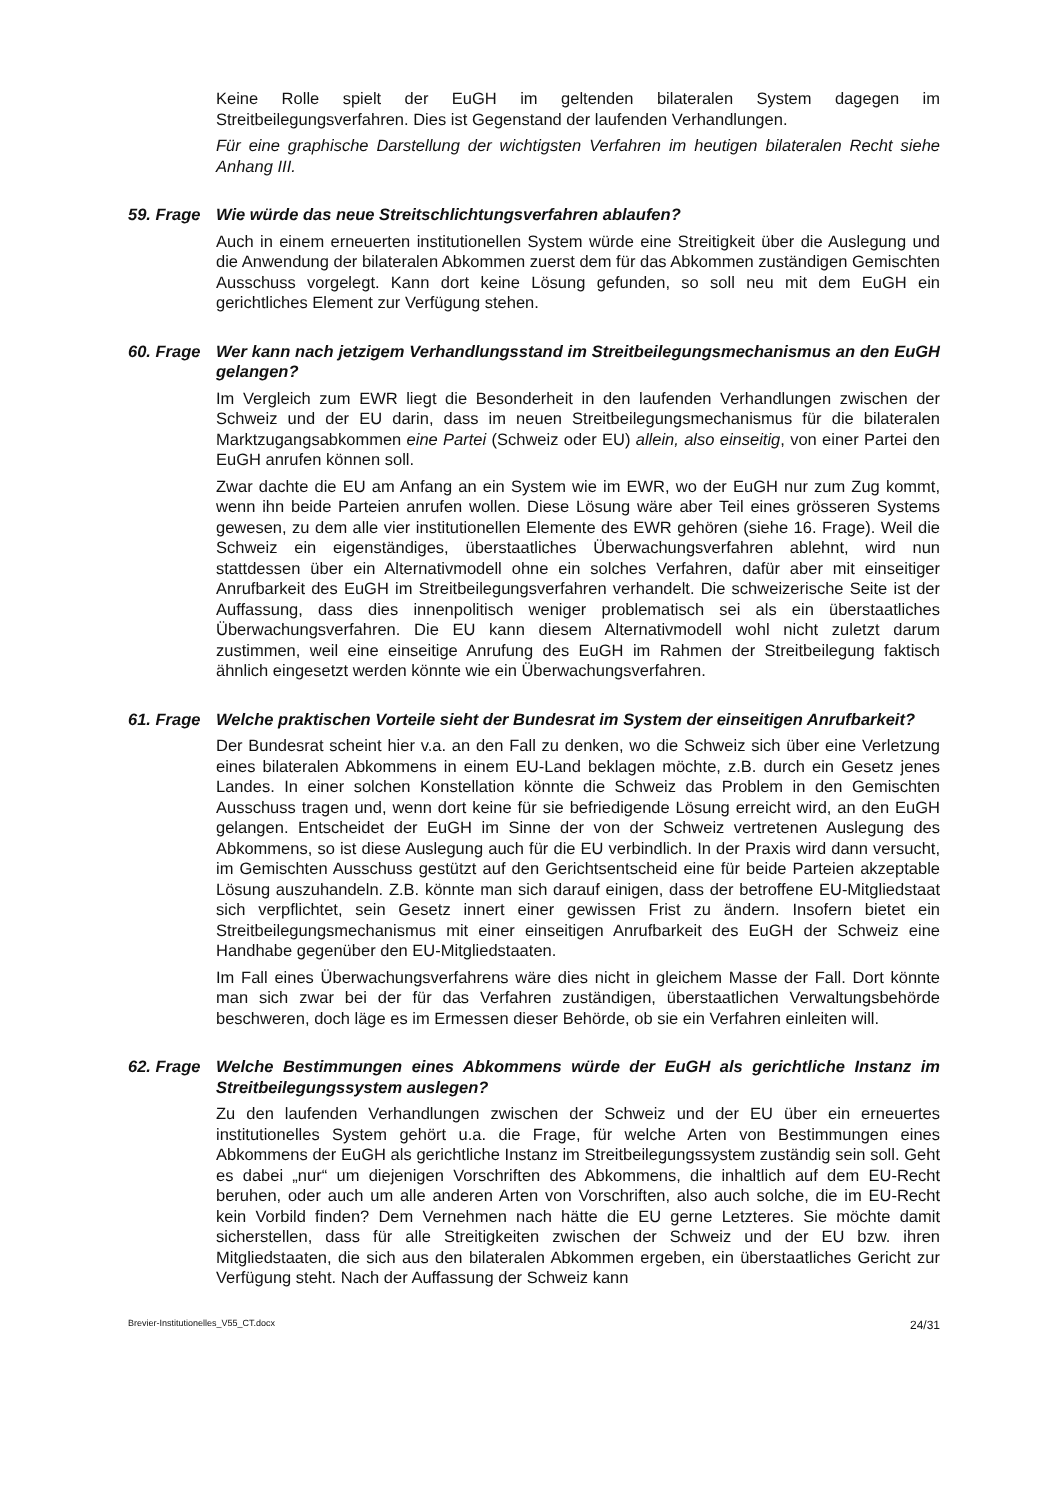Keine Rolle spielt der EuGH im geltenden bilateralen System dagegen im Streitbeilegungsverfahren. Dies ist Gegenstand der laufenden Verhandlungen.
Für eine graphische Darstellung der wichtigsten Verfahren im heutigen bilateralen Recht siehe Anhang III.
59. Frage
Wie würde das neue Streitschlichtungsverfahren ablaufen?
Auch in einem erneuerten institutionellen System würde eine Streitigkeit über die Auslegung und die Anwendung der bilateralen Abkommen zuerst dem für das Abkommen zuständigen Gemischten Ausschuss vorgelegt. Kann dort keine Lösung gefunden, so soll neu mit dem EuGH ein gerichtliches Element zur Verfügung stehen.
60. Frage
Wer kann nach jetzigem Verhandlungsstand im Streitbeilegungsmechanismus an den EuGH gelangen?
Im Vergleich zum EWR liegt die Besonderheit in den laufenden Verhandlungen zwischen der Schweiz und der EU darin, dass im neuen Streitbeilegungsmechanismus für die bilateralen Marktzugangsabkommen eine Partei (Schweiz oder EU) allein, also einseitig, von einer Partei den EuGH anrufen können soll.
Zwar dachte die EU am Anfang an ein System wie im EWR, wo der EuGH nur zum Zug kommt, wenn ihn beide Parteien anrufen wollen. Diese Lösung wäre aber Teil eines grösseren Systems gewesen, zu dem alle vier institutionellen Elemente des EWR gehören (siehe 16. Frage). Weil die Schweiz ein eigenständiges, überstaatliches Überwachungsverfahren ablehnt, wird nun stattdessen über ein Alternativmodell ohne ein solches Verfahren, dafür aber mit einseitiger Anrufbarkeit des EuGH im Streitbeilegungsverfahren verhandelt. Die schweizerische Seite ist der Auffassung, dass dies innenpolitisch weniger problematisch sei als ein überstaatliches Überwachungsverfahren. Die EU kann diesem Alternativmodell wohl nicht zuletzt darum zustimmen, weil eine einseitige Anrufung des EuGH im Rahmen der Streitbeilegung faktisch ähnlich eingesetzt werden könnte wie ein Überwachungsverfahren.
61. Frage
Welche praktischen Vorteile sieht der Bundesrat im System der einseitigen Anrufbarkeit?
Der Bundesrat scheint hier v.a. an den Fall zu denken, wo die Schweiz sich über eine Verletzung eines bilateralen Abkommens in einem EU-Land beklagen möchte, z.B. durch ein Gesetz jenes Landes. In einer solchen Konstellation könnte die Schweiz das Problem in den Gemischten Ausschuss tragen und, wenn dort keine für sie befriedigende Lösung erreicht wird, an den EuGH gelangen. Entscheidet der EuGH im Sinne der von der Schweiz vertretenen Auslegung des Abkommens, so ist diese Auslegung auch für die EU verbindlich. In der Praxis wird dann versucht, im Gemischten Ausschuss gestützt auf den Gerichtsentscheid eine für beide Parteien akzeptable Lösung auszuhandeln. Z.B. könnte man sich darauf einigen, dass der betroffene EU-Mitgliedstaat sich verpflichtet, sein Gesetz innert einer gewissen Frist zu ändern. Insofern bietet ein Streitbeilegungsmechanismus mit einer einseitigen Anrufbarkeit des EuGH der Schweiz eine Handhabe gegenüber den EU-Mitgliedstaaten.
Im Fall eines Überwachungsverfahrens wäre dies nicht in gleichem Masse der Fall. Dort könnte man sich zwar bei der für das Verfahren zuständigen, überstaatlichen Verwaltungsbehörde beschweren, doch läge es im Ermessen dieser Behörde, ob sie ein Verfahren einleiten will.
62. Frage
Welche Bestimmungen eines Abkommens würde der EuGH als gerichtliche Instanz im Streitbeilegungssystem auslegen?
Zu den laufenden Verhandlungen zwischen der Schweiz und der EU über ein erneuertes institutionelles System gehört u.a. die Frage, für welche Arten von Bestimmungen eines Abkommens der EuGH als gerichtliche Instanz im Streitbeilegungssystem zuständig sein soll. Geht es dabei „nur“ um diejenigen Vorschriften des Abkommens, die inhaltlich auf dem EU-Recht beruhen, oder auch um alle anderen Arten von Vorschriften, also auch solche, die im EU-Recht kein Vorbild finden? Dem Vernehmen nach hätte die EU gerne Letzteres. Sie möchte damit sicherstellen, dass für alle Streitigkeiten zwischen der Schweiz und der EU bzw. ihren Mitgliedstaaten, die sich aus den bilateralen Abkommen ergeben, ein überstaatliches Gericht zur Verfügung steht. Nach der Auffassung der Schweiz kann
Brevier-Institutionelles_V55_CT.docx 24/31